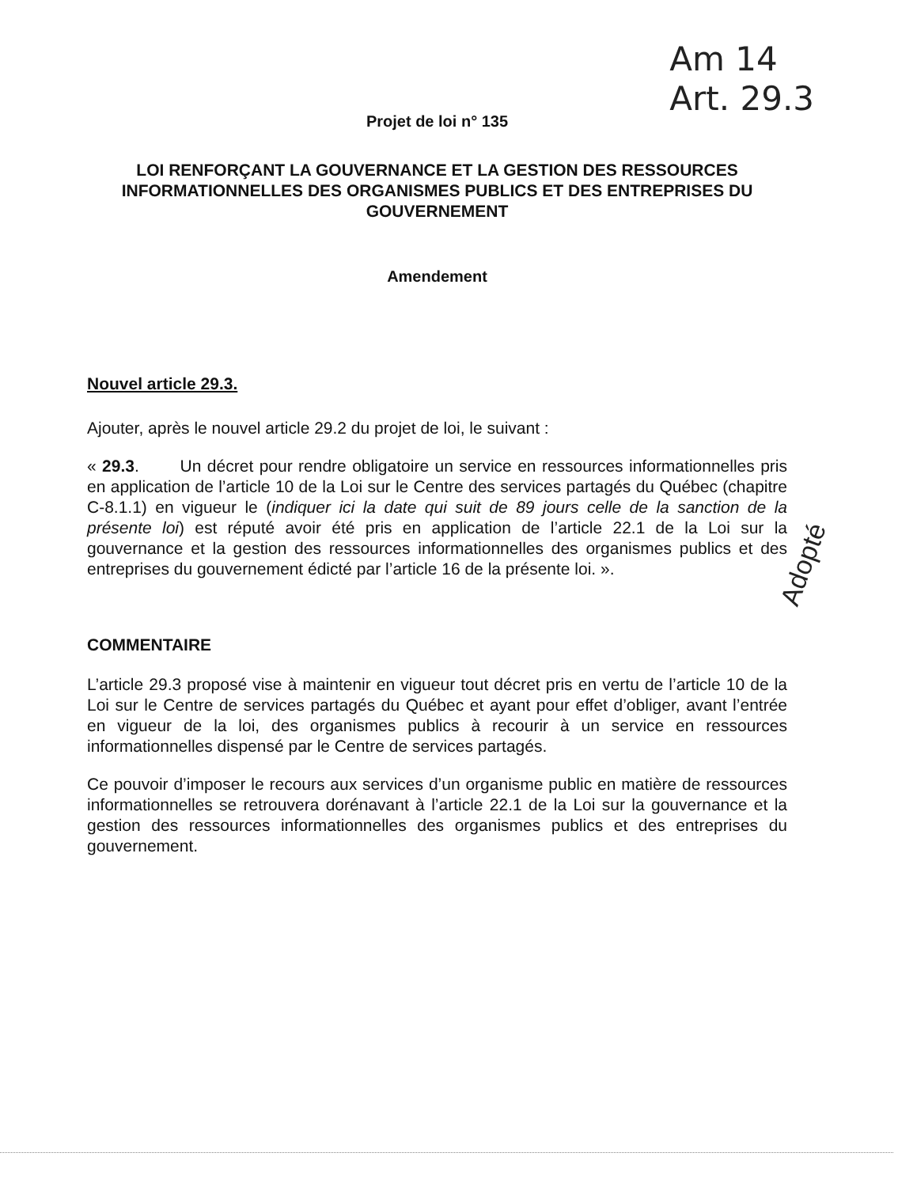Am 14
Art. 29.3
Projet de loi n° 135
LOI RENFORÇANT LA GOUVERNANCE ET LA GESTION DES RESSOURCES INFORMATIONNELLES DES ORGANISMES PUBLICS ET DES ENTREPRISES DU GOUVERNEMENT
Amendement
Nouvel article 29.3.
Ajouter, après le nouvel article 29.2 du projet de loi, le suivant :
« 29.3. Un décret pour rendre obligatoire un service en ressources informationnelles pris en application de l’article 10 de la Loi sur le Centre des services partagés du Québec (chapitre C-8.1.1) en vigueur le (indiquer ici la date qui suit de 89 jours celle de la sanction de la présente loi) est réputé avoir été pris en application de l’article 22.1 de la Loi sur la gouvernance et la gestion des ressources informationnelles des organismes publics et des entreprises du gouvernement édicté par l’article 16 de la présente loi. ».
COMMENTAIRE
L’article 29.3 proposé vise à maintenir en vigueur tout décret pris en vertu de l’article 10 de la Loi sur le Centre de services partagés du Québec et ayant pour effet d’obliger, avant l’entrée en vigueur de la loi, des organismes publics à recourir à un service en ressources informationnelles dispensé par le Centre de services partagés.
Ce pouvoir d’imposer le recours aux services d’un organisme public en matière de ressources informationnelles se retrouvera dorénavant à l’article 22.1 de la Loi sur la gouvernance et la gestion des ressources informationnelles des organismes publics et des entreprises du gouvernement.
Adopté